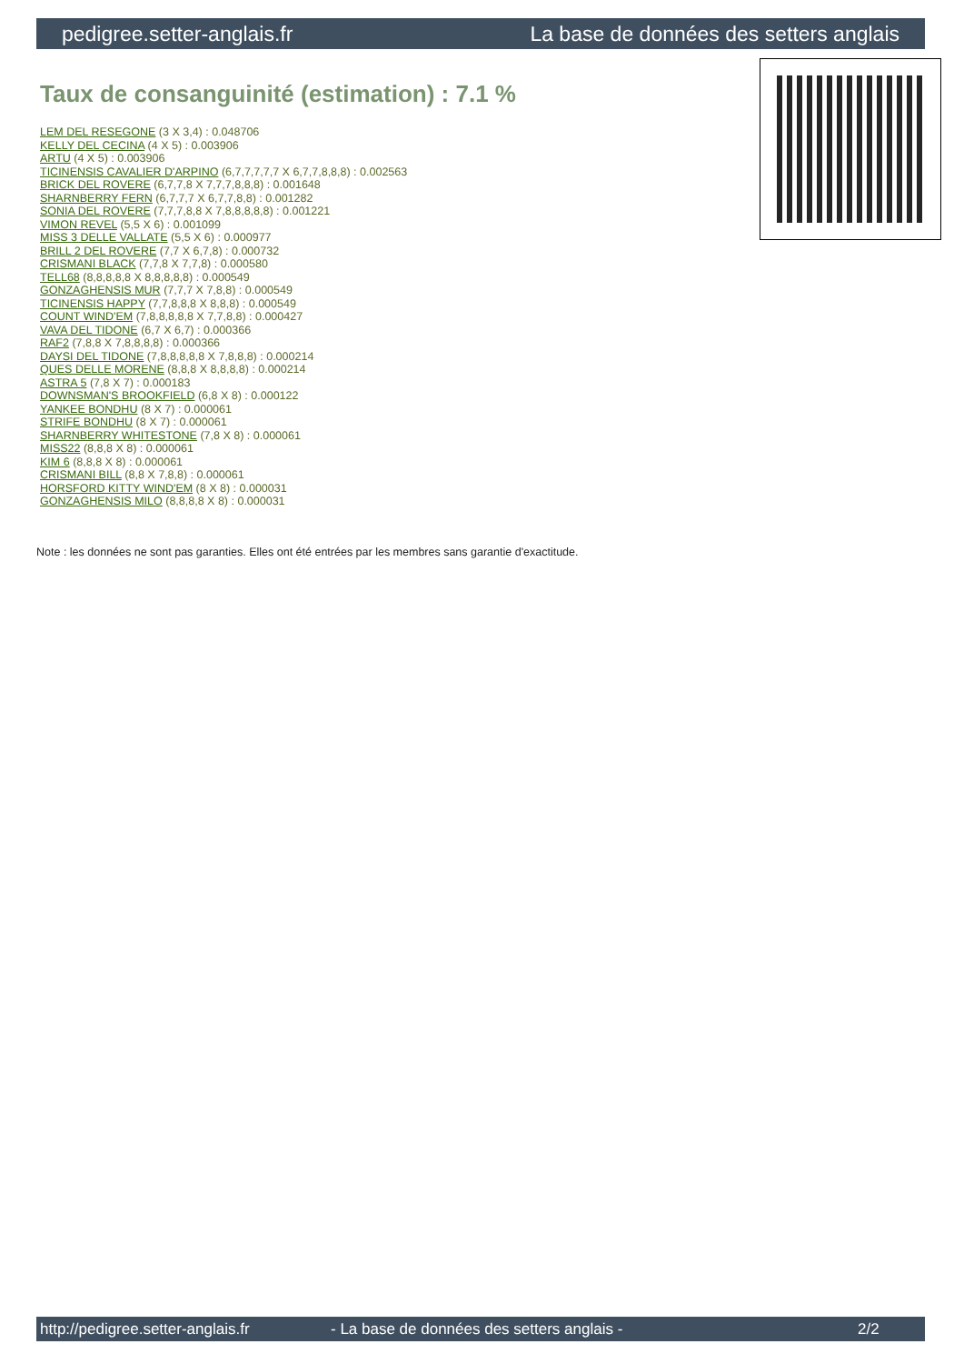pedigree.setter-anglais.fr La base de données des setters anglais
Taux de consanguinité (estimation) : 7.1 %
LEM DEL RESEGONE (3 X 3,4) : 0.048706
KELLY DEL CECINA (4 X 5) : 0.003906
ARTU (4 X 5) : 0.003906
TICINENSIS CAVALIER D'ARPINO (6,7,7,7,7,7 X 6,7,7,8,8,8) : 0.002563
BRICK DEL ROVERE (6,7,7,8 X 7,7,7,8,8,8) : 0.001648
SHARNBERRY FERN (6,7,7,7 X 6,7,7,8,8) : 0.001282
SONIA DEL ROVERE (7,7,7,8,8 X 7,8,8,8,8,8) : 0.001221
VIMON REVEL (5,5 X 6) : 0.001099
MISS 3 DELLE VALLATE (5,5 X 6) : 0.000977
BRILL 2 DEL ROVERE (7,7 X 6,7,8) : 0.000732
CRISMANI BLACK (7,7,8 X 7,7,8) : 0.000580
TELL68 (8,8,8,8,8 X 8,8,8,8,8) : 0.000549
GONZAGHENSIS MUR (7,7,7 X 7,8,8) : 0.000549
TICINENSIS HAPPY (7,7,8,8,8 X 8,8,8) : 0.000549
COUNT WIND'EM (7,8,8,8,8,8 X 7,7,8,8) : 0.000427
VAVA DEL TIDONE (6,7 X 6,7) : 0.000366
RAF2 (7,8,8 X 7,8,8,8,8) : 0.000366
DAYSI DEL TIDONE (7,8,8,8,8,8 X 7,8,8,8) : 0.000214
QUES DELLE MORENE (8,8,8 X 8,8,8,8) : 0.000214
ASTRA 5 (7,8 X 7) : 0.000183
DOWNSMAN'S BROOKFIELD (6,8 X 8) : 0.000122
YANKEE BONDHU (8 X 7) : 0.000061
STRIFE BONDHU (8 X 7) : 0.000061
SHARNBERRY WHITESTONE (7,8 X 8) : 0.000061
MISS22 (8,8,8 X 8) : 0.000061
KIM 6 (8,8,8 X 8) : 0.000061
CRISMANI BILL (8,8 X 7,8,8) : 0.000061
HORSFORD KITTY WIND'EM (8 X 8) : 0.000031
GONZAGHENSIS MILO (8,8,8,8 X 8) : 0.000031
Note : les données ne sont pas garanties. Elles ont été entrées par les membres sans garantie d'exactitude.
http://pedigree.setter-anglais.fr - La base de données des setters anglais - 2/2